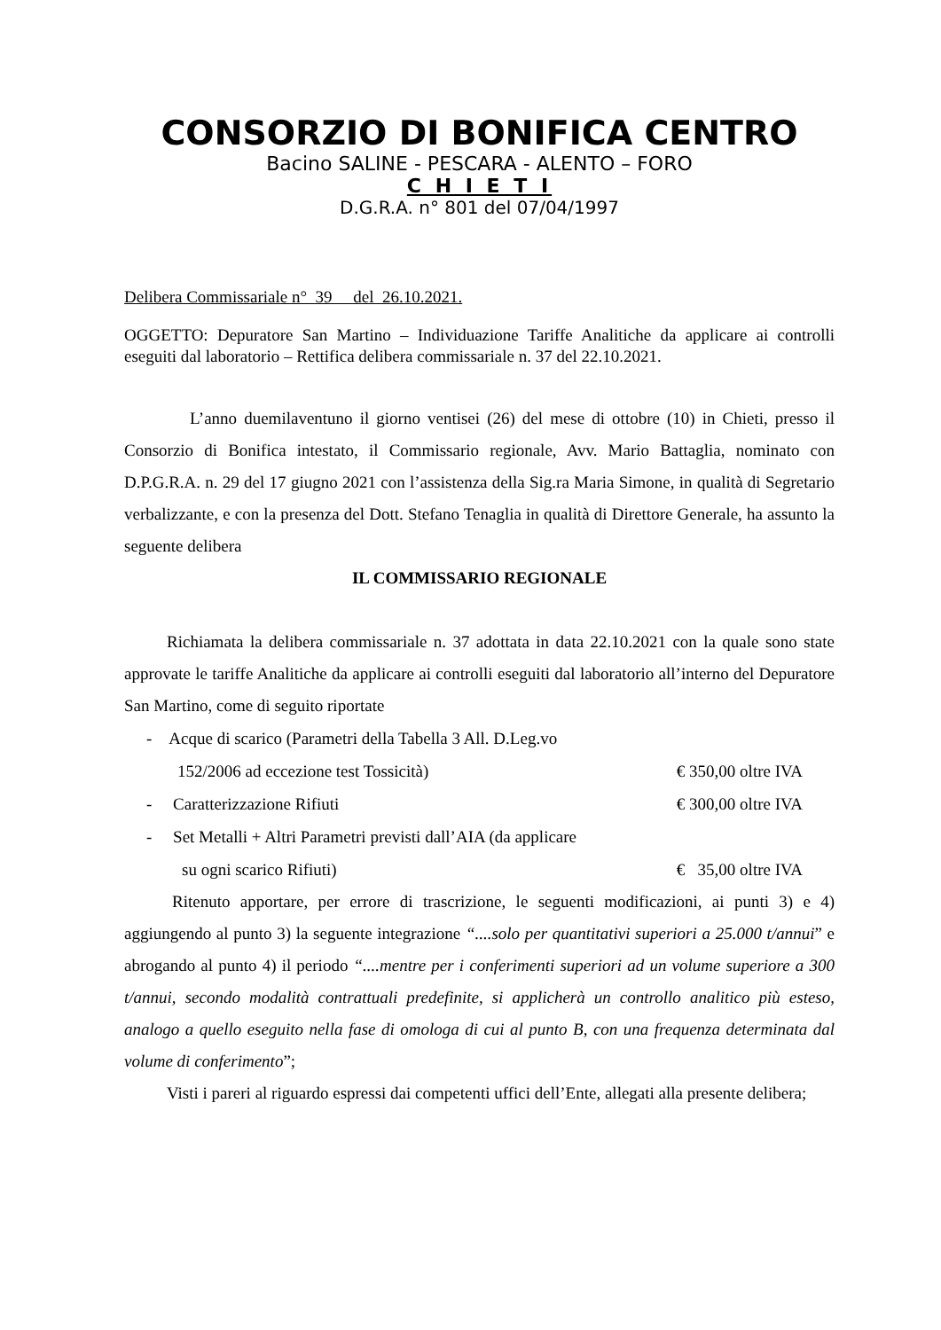CONSORZIO DI BONIFICA CENTRO
Bacino SALINE - PESCARA - ALENTO – FORO
C H I E T I
D.G.R.A. n° 801 del 07/04/1997
Delibera Commissariale n° 39 del 26.10.2021.
OGGETTO: Depuratore San Martino – Individuazione Tariffe Analitiche da applicare ai controlli eseguiti dal laboratorio – Rettifica delibera commissariale n. 37 del 22.10.2021.
L’anno duemilaventuno il giorno ventisei (26) del mese di ottobre (10) in Chieti, presso il Consorzio di Bonifica intestato, il Commissario regionale, Avv. Mario Battaglia, nominato con D.P.G.R.A. n. 29 del 17 giugno 2021 con l’assistenza della Sig.ra Maria Simone, in qualità di Segretario verbalizzante, e con la presenza del Dott. Stefano Tenaglia in qualità di Direttore Generale, ha assunto la seguente delibera
IL COMMISSARIO REGIONALE
Richiamata la delibera commissariale n. 37 adottata in data 22.10.2021 con la quale sono state approvate le tariffe Analitiche da applicare ai controlli eseguiti dal laboratorio all’interno del Depuratore San Martino, come di seguito riportate
- Acque di scarico (Parametri della Tabella 3 All. D.Leg.vo
152/2006 ad eccezione test Tossicità) € 350,00 oltre IVA
- Caratterizzazione Rifiuti € 300,00 oltre IVA
- Set Metalli + Altri Parametri previsti dall’AIA (da applicare
su ogni scarico Rifiuti) € 35,00 oltre IVA
Ritenuto apportare, per errore di trascrizione, le seguenti modificazioni, ai punti 3) e 4) aggiungendo al punto 3) la seguente integrazione “....solo per quantitativi superiori a 25.000 t/annui” e abrogando al punto 4) il periodo “....mentre per i conferimenti superiori ad un volume superiore a 300 t/annui, secondo modalità contrattuali predefinite, si applicherà un controllo analitico più esteso, analogo a quello eseguito nella fase di omologa di cui al punto B, con una frequenza determinata dal volume di conferimento”;
Visti i pareri al riguardo espressi dai competenti uffici dell’Ente, allegati alla presente delibera;